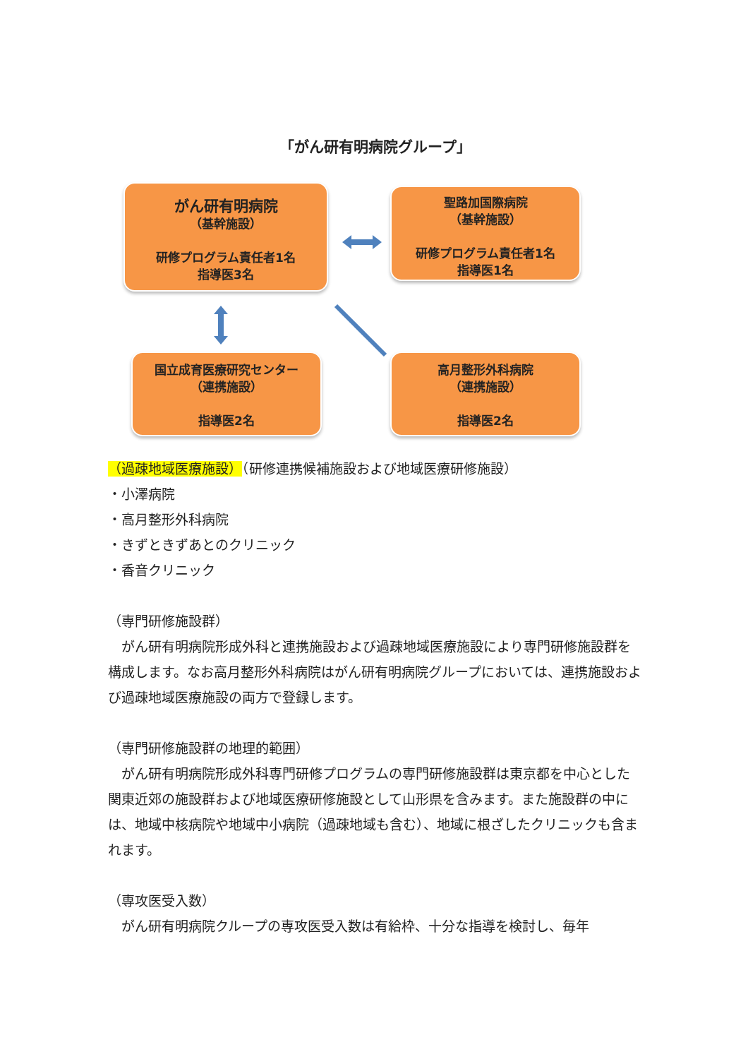「がん研有明病院グループ」
がん研有明病院
（基幹施設）
研修プログラム責任者1名
指導医3名
聖路加国際病院
（基幹施設）
研修プログラム責任者1名
指導医1名
国立成育医療研究センター
（連携施設）
指導医2名
高月整形外科病院
（連携施設）
指導医2名
（過疎地域医療施設）（研修連携候補施設および地域医療研修施設）
・小澤病院
・高月整形外科病院
・きずときずあとのクリニック
・香音クリニック
（専門研修施設群）
　がん研有明病院形成外科と連携施設および過疎地域医療施設により専門研修施設群を構成します。なお高月整形外科病院はがん研有明病院グループにおいては、連携施設および過疎地域医療施設の両方で登録します。
（専門研修施設群の地理的範囲）
　がん研有明病院形成外科専門研修プログラムの専門研修施設群は東京都を中心とした関東近郊の施設群および地域医療研修施設として山形県を含みます。また施設群の中には、地域中核病院や地域中小病院（過疎地域も含む）、地域に根ざしたクリニックも含まれます。
（専攻医受入数）
　がん研有明病院クループの専攻医受入数は有給枠、十分な指導を検討し、毎年